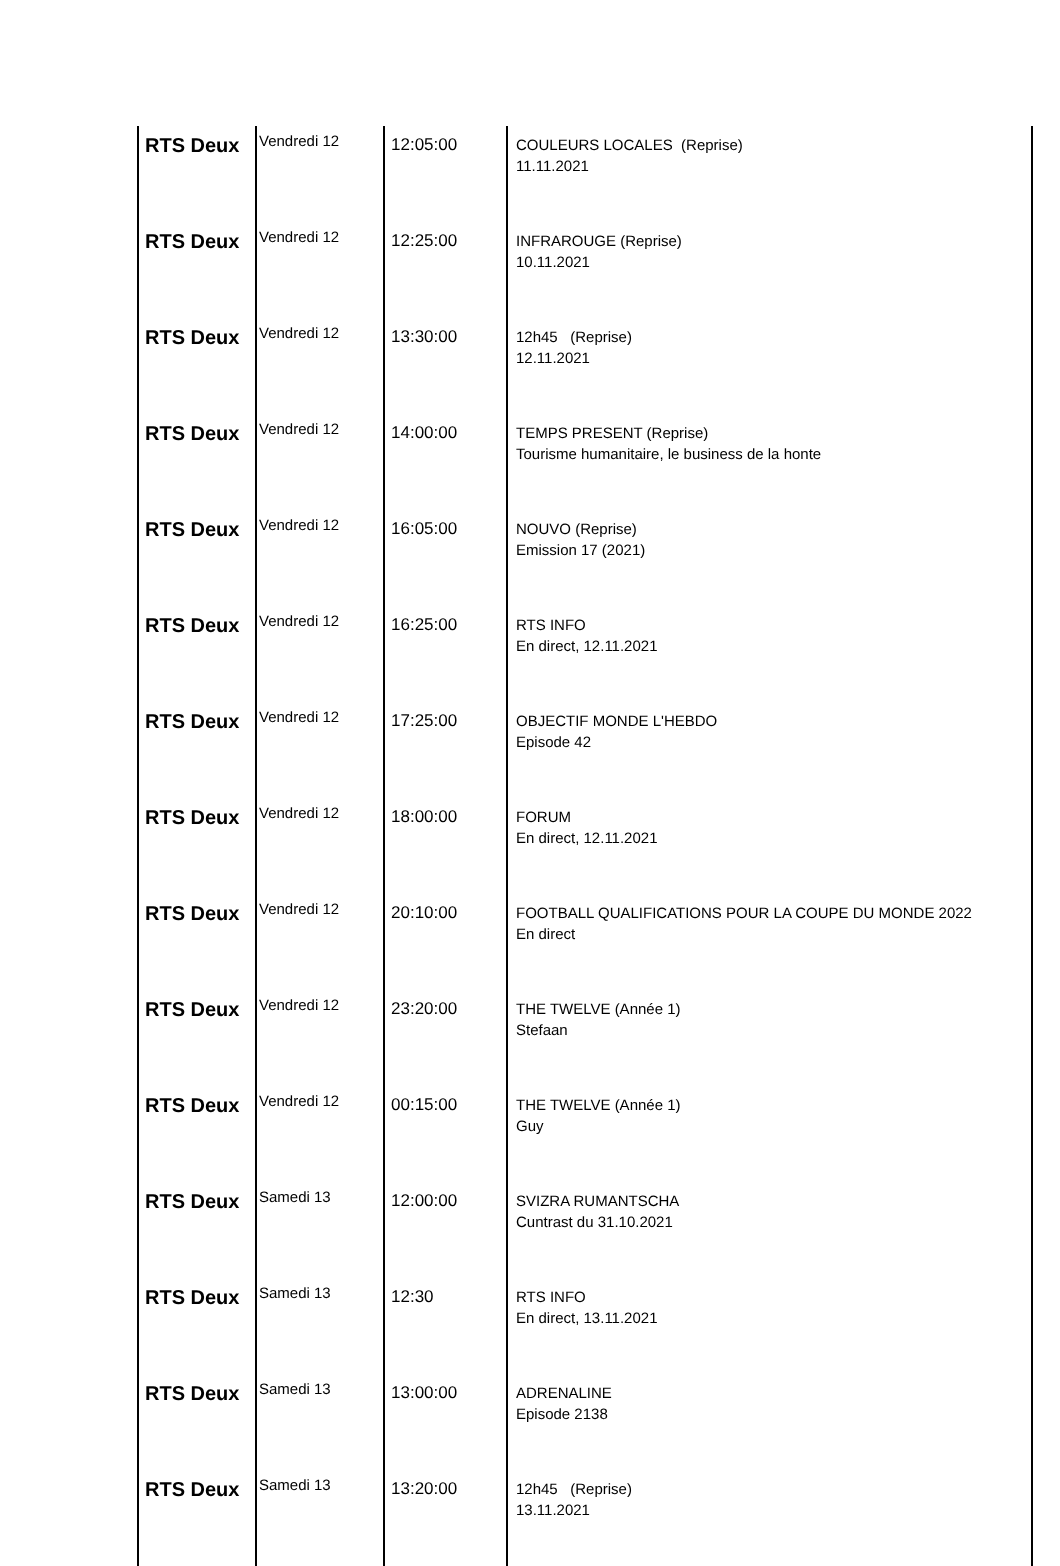| RTS Deux | Vendredi 12 | 12:05:00 | COULEURS LOCALES (Reprise) 11.11.2021 | |
| RTS Deux | Vendredi 12 | 12:25:00 | INFRAROUGE (Reprise) 10.11.2021 | |
| RTS Deux | Vendredi 12 | 13:30:00 | 12h45 (Reprise) 12.11.2021 | |
| RTS Deux | Vendredi 12 | 14:00:00 | TEMPS PRESENT (Reprise) Tourisme humanitaire, le business de la honte | |
| RTS Deux | Vendredi 12 | 16:05:00 | NOUVO (Reprise) Emission 17 (2021) | |
| RTS Deux | Vendredi 12 | 16:25:00 | RTS INFO En direct, 12.11.2021 | |
| RTS Deux | Vendredi 12 | 17:25:00 | OBJECTIF MONDE L'HEBDO Episode 42 | |
| RTS Deux | Vendredi 12 | 18:00:00 | FORUM En direct, 12.11.2021 | |
| RTS Deux | Vendredi 12 | 20:10:00 | FOOTBALL QUALIFICATIONS POUR LA COUPE DU MONDE 2022 En direct | |
| RTS Deux | Vendredi 12 | 23:20:00 | THE TWELVE (Année 1) Stefaan | |
| RTS Deux | Vendredi 12 | 00:15:00 | THE TWELVE (Année 1) Guy | |
| RTS Deux | Samedi 13 | 12:00:00 | SVIZRA RUMANTSCHA Cuntrast du 31.10.2021 | |
| RTS Deux | Samedi 13 | 12:30 | RTS INFO En direct, 13.11.2021 | |
| RTS Deux | Samedi 13 | 13:00:00 | ADRENALINE Episode 2138 | |
| RTS Deux | Samedi 13 | 13:20:00 | 12h45 (Reprise) 13.11.2021 | |